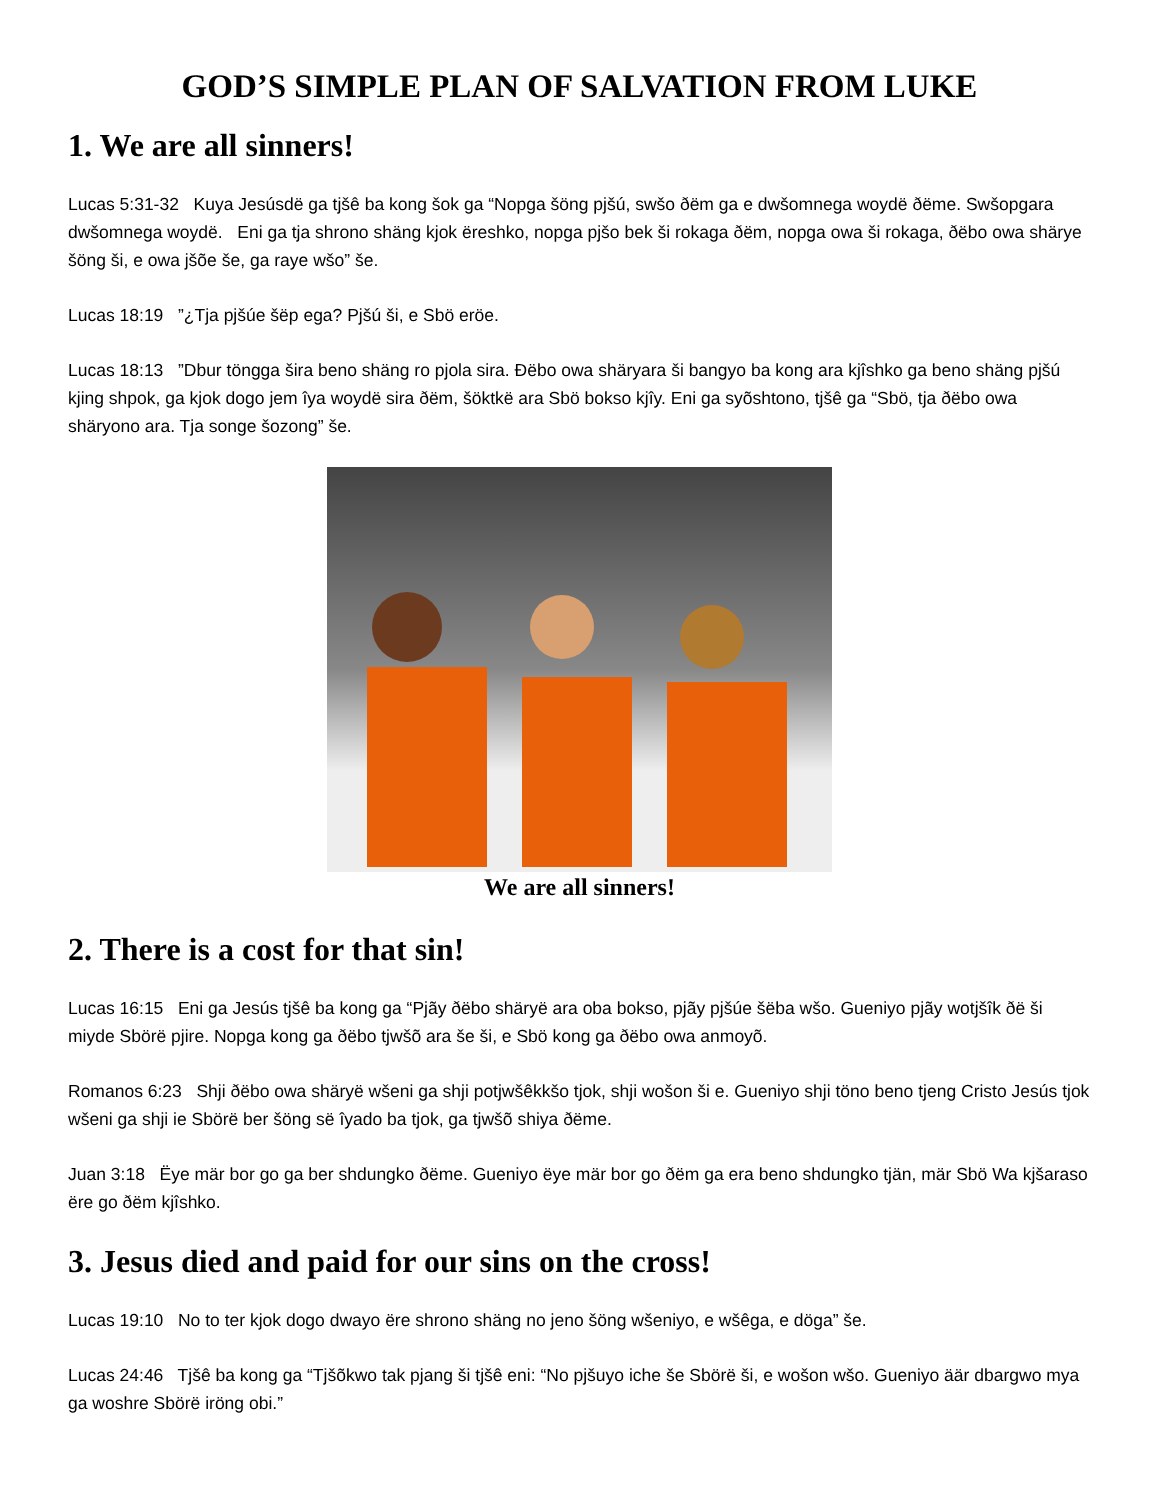GOD’S SIMPLE PLAN OF SALVATION FROM LUKE
1. We are all sinners!
Lucas 5:31-32 Kuya Jesúsdë ga tjšê ba kong šok ga “Nopga šöng pjšú, swšo ðëm ga e dwšomnega woydë ðëme. Swšopgara dwšomnega woydë. Eni ga tja shrono shäng kjok ëreshko, nopga pjšo bek ši rokaga ðëm, nopga owa ši rokaga, ðëbo owa shärye šöng ši, e owa jšõe še, ga raye wšo” še.
Lucas 18:19 ”¿Tja pjšúe šëp ega? Pjšú ši, e Sbö eröe.
Lucas 18:13 ”Dbur töngga šira beno shäng ro pjola sira. Ðëbo owa shäryara ši bangyo ba kong ara kjîshko ga beno shäng pjšú kjing shpok, ga kjok dogo jem îya woydë sira ðëm, šöktkë ara Sbö bokso kjîy. Eni ga syõshtono, tjšê ga “Sbö, tja ðëbo owa shäryono ara. Tja songe šozong” še.
We are all sinners!
2. There is a cost for that sin!
Lucas 16:15 Eni ga Jesús tjšê ba kong ga “Pjãy ðëbo shäryë ara oba bokso, pjãy pjšúe šëba wšo. Gueniyo pjãy wotjšîk ðë ši miyde Sbörë pjire. Nopga kong ga ðëbo tjwšõ ara še ši, e Sbö kong ga ðëbo owa anmoyõ.
Romanos 6:23 Shji ðëbo owa shäryë wšeni ga shji potjwšêkkšo tjok, shji wošon ši e. Gueniyo shji töno beno tjeng Cristo Jesús tjok wšeni ga shji ie Sbörë ber šöng së îyado ba tjok, ga tjwšõ shiya ðëme.
Juan 3:18 Ëye mär bor go ga ber shdungko ðëme. Gueniyo ëye mär bor go ðëm ga era beno shdungko tjän, mär Sbö Wa kjšaraso ëre go ðëm kjîshko.
3. Jesus died and paid for our sins on the cross!
Lucas 19:10 No to ter kjok dogo dwayo ëre shrono shäng no jeno šöng wšeniyo, e wšêga, e döga” še.
Lucas 24:46 Tjšê ba kong ga “Tjšõkwo tak pjang ši tjšê eni: “No pjšuyo iche še Sbörë ši, e wošon wšo. Gueniyo äär dbargwo mya ga woshre Sbörë iröng obi.”